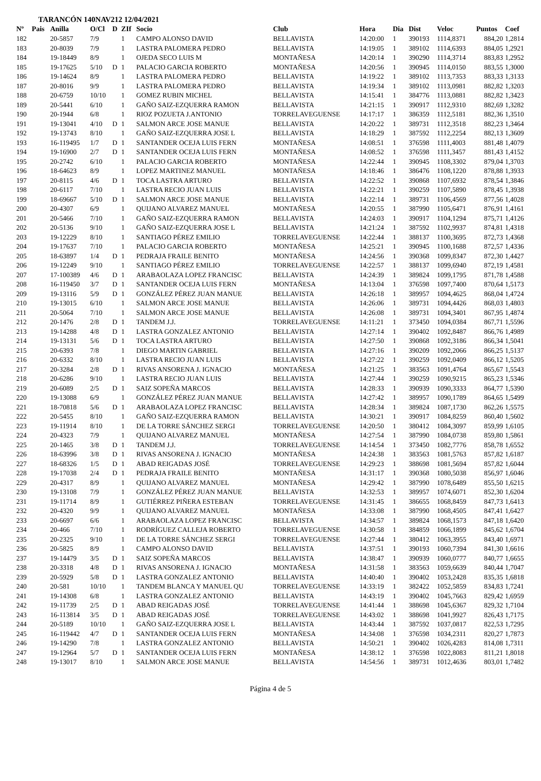TARANCÓN 140NAV212 12/04/2021
| Nº | Pais | Anilla | O/Cl | D | ZIf | Socio | Club | Hora | Dia | Dist | Veloc | Puntos | Coef |
| --- | --- | --- | --- | --- | --- | --- | --- | --- | --- | --- | --- | --- | --- |
| 182 | | 20-5857 | 7/9 | | 1 | CAMPO ALONSO DAVID | BELLAVISTA | 14:20:00 | 1 | 390193 | 1114,8371 | 884,20 | 1,2814 |
| 183 | | 20-8039 | 7/9 | | 1 | LASTRA PALOMERA PEDRO | BELLAVISTA | 14:19:05 | 1 | 389102 | 1114,6393 | 884,05 | 1,2921 |
| 184 | | 19-18449 | 8/9 | | 1 | OJEDA SECO LUIS M | MONTAÑESA | 14:20:14 | 1 | 390290 | 1114,3714 | 883,83 | 1,2952 |
| 185 | | 19-17625 | 5/10 | D | 1 | PALACIO GARCIA ROBERTO | MONTAÑESA | 14:20:56 | 1 | 390945 | 1114,0150 | 883,55 | 1,3000 |
| 186 | | 19-14624 | 8/9 | | 1 | LASTRA PALOMERA PEDRO | BELLAVISTA | 14:19:22 | 1 | 389102 | 1113,7353 | 883,33 | 1,3133 |
| 187 | | 20-8016 | 9/9 | | 1 | LASTRA PALOMERA PEDRO | BELLAVISTA | 14:19:34 | 1 | 389102 | 1113,0981 | 882,82 | 1,3203 |
| 188 | | 20-6759 | 10/10 | | 1 | GOMEZ RUBIN MICHEL | BELLAVISTA | 14:15:41 | 1 | 384776 | 1113,0881 | 882,82 | 1,3423 |
| 189 | | 20-5441 | 6/10 | | 1 | GAÑO SAIZ-EZQUERRA RAMON | BELLAVISTA | 14:21:15 | 1 | 390917 | 1112,9310 | 882,69 | 1,3282 |
| 190 | | 20-1944 | 6/8 | | 1 | RIOZ POZUETA J.ANTONIO | TORRELAVEGUENSE | 14:17:17 | 1 | 386359 | 1112,5181 | 882,36 | 1,3510 |
| 191 | | 19-13041 | 4/10 | D | 1 | SALMON ARCE JOSE MANUE | BELLAVISTA | 14:20:22 | 1 | 389731 | 1112,3518 | 882,23 | 1,3464 |
| 192 | | 19-13743 | 8/10 | | 1 | GAÑO SAIZ-EZQUERRA JOSE L | BELLAVISTA | 14:18:29 | 1 | 387592 | 1112,2254 | 882,13 | 1,3609 |
| 193 | | 16-119495 | 1/7 | D | 1 | SANTANDER OCEJA LUIS FERN | MONTAÑESA | 14:08:51 | 1 | 376598 | 1111,4003 | 881,48 | 1,4079 |
| 194 | | 19-16900 | 2/7 | D | 1 | SANTANDER OCEJA LUIS FERN | MONTAÑESA | 14:08:52 | 1 | 376598 | 1111,3457 | 881,43 | 1,4152 |
| 195 | | 20-2742 | 6/10 | | 1 | PALACIO GARCIA ROBERTO | MONTAÑESA | 14:22:44 | 1 | 390945 | 1108,3302 | 879,04 | 1,3703 |
| 196 | | 18-64623 | 8/9 | | 1 | LOPEZ MARTINEZ MANUEL | MONTAÑESA | 14:18:46 | 1 | 386476 | 1108,1220 | 878,88 | 1,3933 |
| 197 | | 20-8115 | 4/6 | D | 1 | TOCA LASTRA ARTURO | BELLAVISTA | 14:22:52 | 1 | 390868 | 1107,6932 | 878,54 | 1,3846 |
| 198 | | 20-6117 | 7/10 | | 1 | LASTRA RECIO JUAN LUIS | BELLAVISTA | 14:22:21 | 1 | 390259 | 1107,5890 | 878,45 | 1,3938 |
| 199 | | 18-69667 | 5/10 | D | 1 | SALMON ARCE JOSE MANUE | BELLAVISTA | 14:22:14 | 1 | 389731 | 1106,4569 | 877,56 | 1,4028 |
| 200 | | 20-4307 | 6/9 | | 1 | QUIJANO ALVAREZ MANUEL | MONTAÑESA | 14:20:55 | 1 | 387990 | 1105,6471 | 876,91 | 1,4161 |
| 201 | | 20-5466 | 7/10 | | 1 | GAÑO SAIZ-EZQUERRA RAMON | BELLAVISTA | 14:24:03 | 1 | 390917 | 1104,1294 | 875,71 | 1,4126 |
| 202 | | 20-5136 | 9/10 | | 1 | GAÑO SAIZ-EZQUERRA JOSE L | BELLAVISTA | 14:21:24 | 1 | 387592 | 1102,9937 | 874,81 | 1,4318 |
| 203 | | 19-12229 | 8/10 | | 1 | SANTIAGO PÉREZ EMILIO | TORRELAVEGUENSE | 14:22:44 | 1 | 388137 | 1100,3695 | 872,73 | 1,4368 |
| 204 | | 19-17637 | 7/10 | | 1 | PALACIO GARCIA ROBERTO | MONTAÑESA | 14:25:21 | 1 | 390945 | 1100,1688 | 872,57 | 1,4336 |
| 205 | | 18-63897 | 1/4 | D | 1 | PEDRAJA FRAILE BENITO | MONTAÑESA | 14:24:56 | 1 | 390368 | 1099,8347 | 872,30 | 1,4427 |
| 206 | | 19-12249 | 9/10 | | 1 | SANTIAGO PÉREZ EMILIO | TORRELAVEGUENSE | 14:22:57 | 1 | 388137 | 1099,6940 | 872,19 | 1,4581 |
| 207 | | 17-100389 | 4/6 | D | 1 | ARABAOLAZA LOPEZ FRANCISC | BELLAVISTA | 14:24:39 | 1 | 389824 | 1099,1795 | 871,78 | 1,4588 |
| 208 | | 16-119450 | 3/7 | D | 1 | SANTANDER OCEJA LUIS FERN | MONTAÑESA | 14:13:04 | 1 | 376598 | 1097,7400 | 870,64 | 1,5173 |
| 209 | | 19-13116 | 5/9 | D | 1 | GONZÁLEZ PÉREZ JUAN MANUE | BELLAVISTA | 14:26:18 | 1 | 389957 | 1094,4625 | 868,04 | 1,4724 |
| 210 | | 19-13015 | 6/10 | | 1 | SALMON ARCE JOSE MANUE | BELLAVISTA | 14:26:06 | 1 | 389731 | 1094,4426 | 868,03 | 1,4803 |
| 211 | | 20-5064 | 7/10 | | 1 | SALMON ARCE JOSE MANUE | BELLAVISTA | 14:26:08 | 1 | 389731 | 1094,3401 | 867,95 | 1,4874 |
| 212 | | 20-1476 | 2/8 | D | 1 | TANDEM J.J. | TORRELAVEGUENSE | 14:11:21 | 1 | 373450 | 1094,0384 | 867,71 | 1,5596 |
| 213 | | 19-14288 | 4/8 | D | 1 | LASTRA GONZALEZ ANTONIO | BELLAVISTA | 14:27:14 | 1 | 390402 | 1092,8487 | 866,76 | 1,4989 |
| 214 | | 19-13131 | 5/6 | D | 1 | TOCA LASTRA ARTURO | BELLAVISTA | 14:27:50 | 1 | 390868 | 1092,3186 | 866,34 | 1,5041 |
| 215 | | 20-6393 | 7/8 | | 1 | DIEGO MARTIN GABRIEL | BELLAVISTA | 14:27:16 | 1 | 390209 | 1092,2066 | 866,25 | 1,5137 |
| 216 | | 20-6332 | 8/10 | | 1 | LASTRA RECIO JUAN LUIS | BELLAVISTA | 14:27:22 | 1 | 390259 | 1092,0409 | 866,12 | 1,5205 |
| 217 | | 20-3284 | 2/8 | D | 1 | RIVAS ANSORENA J. IGNACIO | MONTAÑESA | 14:21:25 | 1 | 383563 | 1091,4764 | 865,67 | 1,5543 |
| 218 | | 20-6286 | 9/10 | | 1 | LASTRA RECIO JUAN LUIS | BELLAVISTA | 14:27:44 | 1 | 390259 | 1090,9215 | 865,23 | 1,5346 |
| 219 | | 20-6089 | 2/5 | D | 1 | SAIZ SOPEÑA MARCOS | BELLAVISTA | 14:28:33 | 1 | 390939 | 1090,3333 | 864,77 | 1,5390 |
| 220 | | 19-13088 | 6/9 | | 1 | GONZÁLEZ PÉREZ JUAN MANUE | BELLAVISTA | 14:27:42 | 1 | 389957 | 1090,1789 | 864,65 | 1,5499 |
| 221 | | 18-70818 | 5/6 | D | 1 | ARABAOLAZA LOPEZ FRANCISC | BELLAVISTA | 14:28:34 | 1 | 389824 | 1087,1730 | 862,26 | 1,5575 |
| 222 | | 20-5455 | 8/10 | | 1 | GAÑO SAIZ-EZQUERRA RAMON | BELLAVISTA | 14:30:21 | 1 | 390917 | 1084,8259 | 860,40 | 1,5602 |
| 223 | | 19-11914 | 8/10 | | 1 | DE LA TORRE SÁNCHEZ SERGI | TORRELAVEGUENSE | 14:20:50 | 1 | 380412 | 1084,3097 | 859,99 | 1,6105 |
| 224 | | 20-4323 | 7/9 | | 1 | QUIJANO ALVAREZ MANUEL | MONTAÑESA | 14:27:54 | 1 | 387990 | 1084,0738 | 859,80 | 1,5861 |
| 225 | | 20-1465 | 3/8 | D | 1 | TANDEM J.J. | TORRELAVEGUENSE | 14:14:54 | 1 | 373450 | 1082,7776 | 858,78 | 1,6552 |
| 226 | | 18-63996 | 3/8 | D | 1 | RIVAS ANSORENA J. IGNACIO | MONTAÑESA | 14:24:38 | 1 | 383563 | 1081,5763 | 857,82 | 1,6187 |
| 227 | | 18-68326 | 1/5 | D | 1 | ABAD REIGADAS JOSÉ | TORRELAVEGUENSE | 14:29:23 | 1 | 388698 | 1081,5694 | 857,82 | 1,6044 |
| 228 | | 19-17038 | 2/4 | D | 1 | PEDRAJA FRAILE BENITO | MONTAÑESA | 14:31:17 | 1 | 390368 | 1080,5038 | 856,97 | 1,6046 |
| 229 | | 20-4317 | 8/9 | | 1 | QUIJANO ALVAREZ MANUEL | MONTAÑESA | 14:29:42 | 1 | 387990 | 1078,6489 | 855,50 | 1,6215 |
| 230 | | 19-13108 | 7/9 | | 1 | GONZÁLEZ PÉREZ JUAN MANUE | BELLAVISTA | 14:32:53 | 1 | 389957 | 1074,6071 | 852,30 | 1,6204 |
| 231 | | 19-11714 | 8/9 | | 1 | GUTIÉRREZ PIÑERA ESTEBAN | TORRELAVEGUENSE | 14:31:45 | 1 | 386655 | 1068,8459 | 847,73 | 1,6413 |
| 232 | | 20-4320 | 9/9 | | 1 | QUIJANO ALVAREZ MANUEL | MONTAÑESA | 14:33:08 | 1 | 387990 | 1068,4505 | 847,41 | 1,6427 |
| 233 | | 20-6697 | 6/6 | | 1 | ARABAOLAZA LOPEZ FRANCISC | BELLAVISTA | 14:34:57 | 1 | 389824 | 1068,1573 | 847,18 | 1,6420 |
| 234 | | 20-466 | 7/10 | | 1 | RODRÍGUEZ CALLEJA ROBERTO | TORRELAVEGUENSE | 14:30:58 | 1 | 384859 | 1066,1899 | 845,62 | 1,6704 |
| 235 | | 20-2325 | 9/10 | | 1 | DE LA TORRE SÁNCHEZ SERGI | TORRELAVEGUENSE | 14:27:44 | 1 | 380412 | 1063,3955 | 843,40 | 1,6971 |
| 236 | | 20-5825 | 8/9 | | 1 | CAMPO ALONSO DAVID | BELLAVISTA | 14:37:51 | 1 | 390193 | 1060,7394 | 841,30 | 1,6616 |
| 237 | | 19-14479 | 3/5 | D | 1 | SAIZ SOPEÑA MARCOS | BELLAVISTA | 14:38:47 | 1 | 390939 | 1060,0777 | 840,77 | 1,6655 |
| 238 | | 20-3318 | 4/8 | D | 1 | RIVAS ANSORENA J. IGNACIO | MONTAÑESA | 14:31:58 | 1 | 383563 | 1059,6639 | 840,44 | 1,7047 |
| 239 | | 20-5929 | 5/8 | D | 1 | LASTRA GONZALEZ ANTONIO | BELLAVISTA | 14:40:40 | 1 | 390402 | 1053,2428 | 835,35 | 1,6818 |
| 240 | | 20-581 | 10/10 | | 1 | TANDEM BLANCA Y MANUEL QU | TORRELAVEGUENSE | 14:33:19 | 1 | 382422 | 1052,5859 | 834,83 | 1,7241 |
| 241 | | 19-14308 | 6/8 | | 1 | LASTRA GONZALEZ ANTONIO | BELLAVISTA | 14:43:19 | 1 | 390402 | 1045,7663 | 829,42 | 1,6959 |
| 242 | | 19-11739 | 2/5 | D | 1 | ABAD REIGADAS JOSÉ | TORRELAVEGUENSE | 14:41:44 | 1 | 388698 | 1045,6367 | 829,32 | 1,7104 |
| 243 | | 16-113814 | 3/5 | D | 1 | ABAD REIGADAS JOSÉ | TORRELAVEGUENSE | 14:43:02 | 1 | 388698 | 1041,9927 | 826,43 | 1,7175 |
| 244 | | 20-5189 | 10/10 | | 1 | GAÑO SAIZ-EZQUERRA JOSE L | BELLAVISTA | 14:43:44 | 1 | 387592 | 1037,0817 | 822,53 | 1,7295 |
| 245 | | 16-119442 | 4/7 | D | 1 | SANTANDER OCEJA LUIS FERN | MONTAÑESA | 14:34:08 | 1 | 376598 | 1034,2311 | 820,27 | 1,7873 |
| 246 | | 19-14290 | 7/8 | | 1 | LASTRA GONZALEZ ANTONIO | BELLAVISTA | 14:50:21 | 1 | 390402 | 1026,4283 | 814,08 | 1,7311 |
| 247 | | 19-12964 | 5/7 | D | 1 | SANTANDER OCEJA LUIS FERN | MONTAÑESA | 14:38:12 | 1 | 376598 | 1022,8083 | 811,21 | 1,8018 |
| 248 | | 19-13017 | 8/10 | | 1 | SALMON ARCE JOSE MANUE | BELLAVISTA | 14:54:56 | 1 | 389731 | 1012,4636 | 803,01 | 1,7482 |
Página 4 de 5